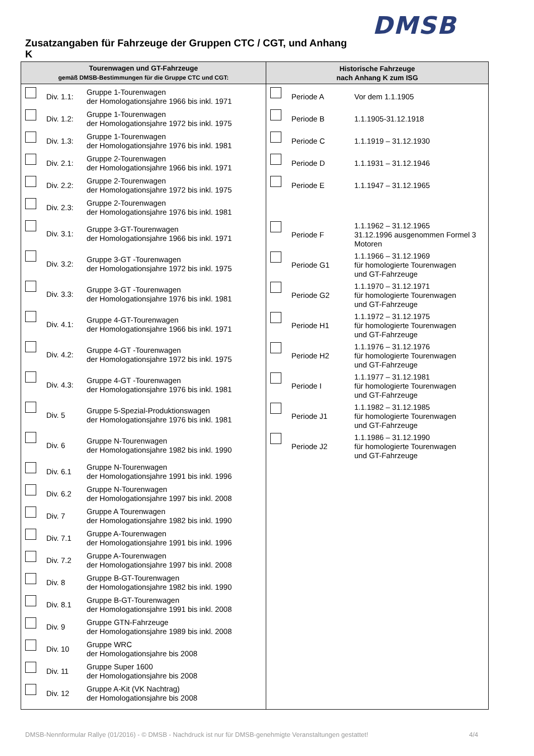DMSB
Zusatzangaben für Fahrzeuge der Gruppen CTC / CGT, und Anhang K
| Tourenwagen und GT-Fahrzeuge gemäß DMSB-Bestimmungen für die Gruppe CTC und CGT: | Historische Fahrzeuge nach Anhang K zum ISG |
| --- | --- |
| Div. 1.1: Gruppe 1-Tourenwagen der Homologationsjahre 1966 bis inkl. 1971 Div. 1.2: Gruppe 1-Tourenwagen der Homologationsjahre 1972 bis inkl. 1975 Div. 1.3: Gruppe 1-Tourenwagen der Homologationsjahre 1976 bis inkl. 1981 Div. 2.1: Gruppe 2-Tourenwagen der Homologationsjahre 1966 bis inkl. 1971 Div. 2.2: Gruppe 2-Tourenwagen der Homologationsjahre 1972 bis inkl. 1975 Div. 2.3: Gruppe 2-Tourenwagen der Homologationsjahre 1976 bis inkl. 1981 Div. 3.1: Gruppe 3-GT-Tourenwagen der Homologationsjahre 1966 bis inkl. 1971 Div. 3.2: Gruppe 3-GT -Tourenwagen der Homologationsjahre 1972 bis inkl. 1975 Div. 3.3: Gruppe 3-GT -Tourenwagen der Homologationsjahre 1976 bis inkl. 1981 Div. 4.1: Gruppe 4-GT-Tourenwagen der Homologationsjahre 1966 bis inkl. 1971 Div. 4.2: Gruppe 4-GT -Tourenwagen der Homologationsjahre 1972 bis inkl. 1975 Div. 4.3: Gruppe 4-GT -Tourenwagen der Homologationsjahre 1976 bis inkl. 1981 Div. 5 Gruppe 5-Spezial-Produktionswagen der Homologationsjahre 1976 bis inkl. 1981 Div. 6 Gruppe N-Tourenwagen der Homologationsjahre 1982 bis inkl. 1990 Div. 6.1 Gruppe N-Tourenwagen der Homologationsjahre 1991 bis inkl. 1996 Div. 6.2 Gruppe N-Tourenwagen der Homologationsjahre 1997 bis inkl. 2008 Div. 7 Gruppe A Tourenwagen der Homologationsjahre 1982 bis inkl. 1990 Div. 7.1 Gruppe A-Tourenwagen der Homologationsjahre 1991 bis inkl. 1996 Div. 7.2 Gruppe A-Tourenwagen der Homologationsjahre 1997 bis inkl. 2008 Div. 8 Gruppe B-GT-Tourenwagen der Homologationsjahre 1982 bis inkl. 1990 Div. 8.1 Gruppe B-GT-Tourenwagen der Homologationsjahre 1991 bis inkl. 2008 Div. 9 Gruppe GTN-Fahrzeuge der Homologationsjahre 1989 bis inkl. 2008 Div. 10 Gruppe WRC der Homologationsjahre bis 2008 Div. 11 Gruppe Super 1600 der Homologationsjahre bis 2008 Div. 12 Gruppe A-Kit (VK Nachtrag) der Homologationsjahre bis 2008 | Periode A Vor dem 1.1.1905 Periode B 1.1.1905-31.12.1918 Periode C 1.1.1919 – 31.12.1930 Periode D 1.1.1931 – 31.12.1946 Periode E 1.1.1947 – 31.12.1965 Periode F 1.1.1962 – 31.12.1965 31.12.1996 ausgenommen Formel 3 Motoren Periode G1 1.1.1966 – 31.12.1969 für homologierte Tourenwagen und GT-Fahrzeuge Periode G2 1.1.1970 – 31.12.1971 für homologierte Tourenwagen und GT-Fahrzeuge Periode H1 1.1.1972 – 31.12.1975 für homologierte Tourenwagen und GT-Fahrzeuge Periode H2 1.1.1976 – 31.12.1976 für homologierte Tourenwagen und GT-Fahrzeuge Periode I 1.1.1977 – 31.12.1981 für homologierte Tourenwagen und GT-Fahrzeuge Periode J1 1.1.1982 – 31.12.1985 für homologierte Tourenwagen und GT-Fahrzeuge Periode J2 1.1.1986 – 31.12.1990 für homologierte Tourenwagen und GT-Fahrzeuge |
DMSB-Nennformular Rallye (01/2016) - © DMSB - Nachdruck ist nur für DMSB-genehmigte Veranstaltungen gestattet! 4/4